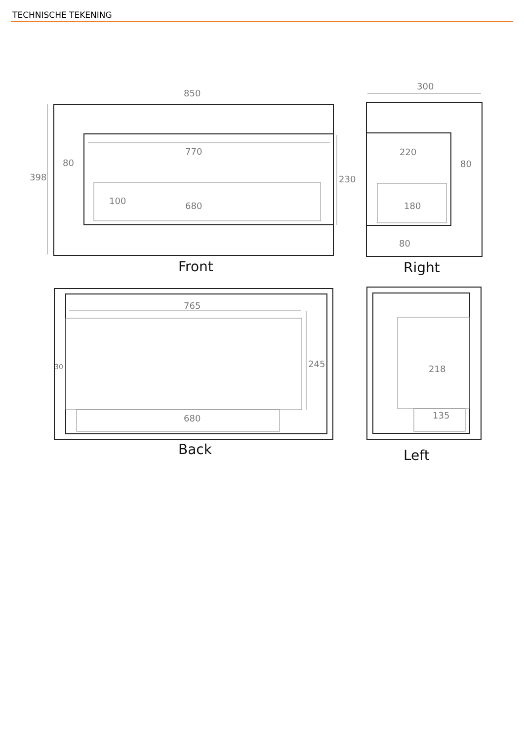TECHNISCHE TEKENING
850
398
80
770
230
100
680
300
220
80
180
80
765
245
30
680
218
135
Front
Right
Back
Left